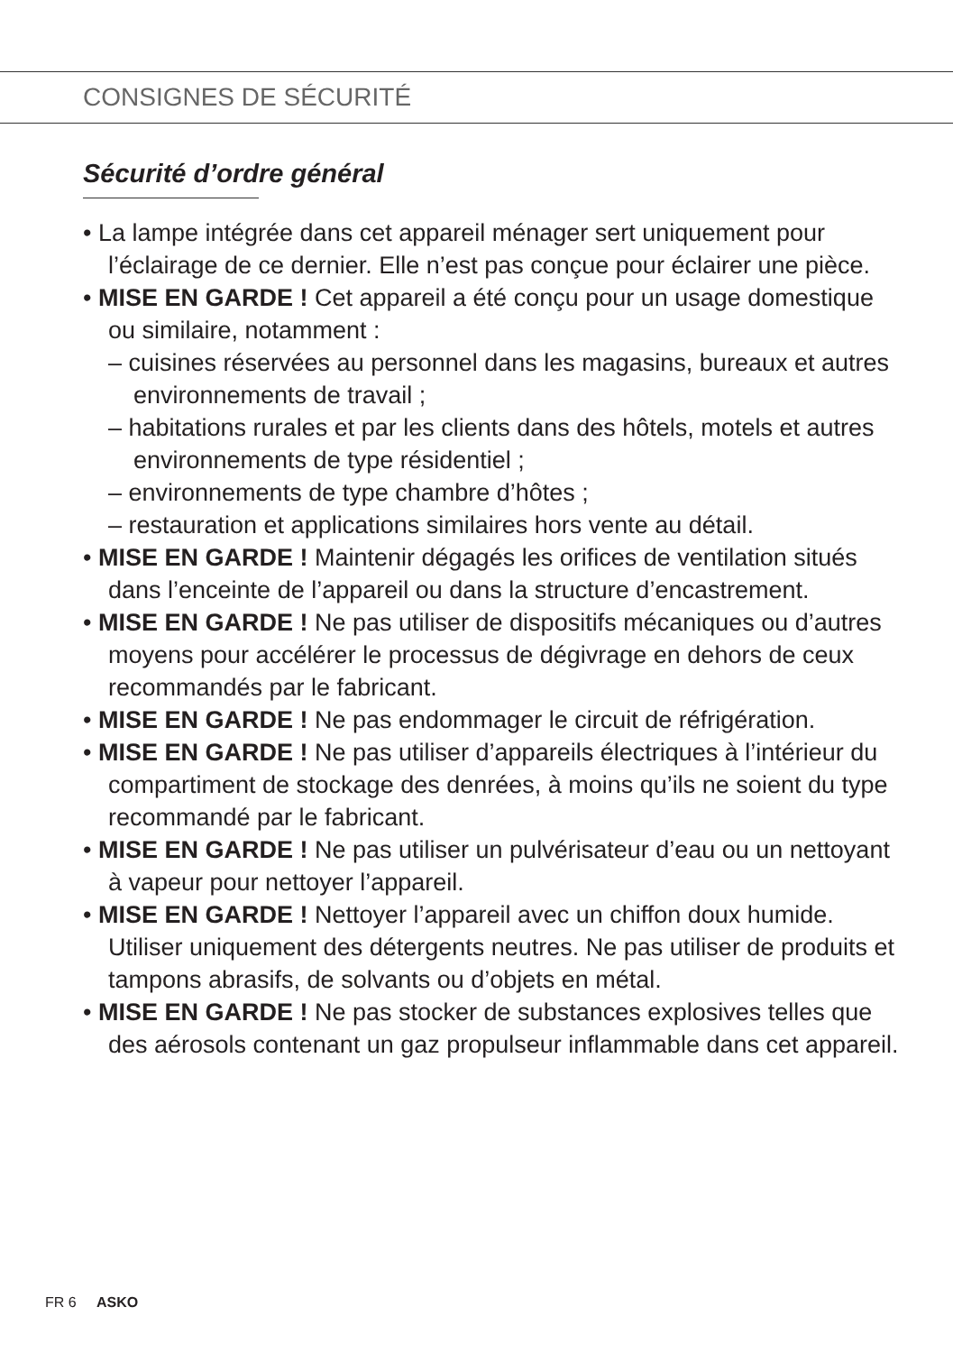CONSIGNES DE SÉCURITÉ
Sécurité d’ordre général
• La lampe intégrée dans cet appareil ménager sert uniquement pour l’éclairage de ce dernier. Elle n’est pas conçue pour éclairer une pièce.
• MISE EN GARDE ! Cet appareil a été conçu pour un usage domestique ou similaire, notamment :
– cuisines réservées au personnel dans les magasins, bureaux et autres environnements de travail ;
– habitations rurales et par les clients dans des hôtels, motels et autres environnements de type résidentiel ;
– environnements de type chambre d’hôtes ;
– restauration et applications similaires hors vente au détail.
• MISE EN GARDE ! Maintenir dégagés les orifices de ventilation situés dans l’enceinte de l’appareil ou dans la structure d’encastrement.
• MISE EN GARDE ! Ne pas utiliser de dispositifs mécaniques ou d’autres moyens pour accélérer le processus de dégivrage en dehors de ceux recommandés par le fabricant.
• MISE EN GARDE ! Ne pas endommager le circuit de réfrigération.
• MISE EN GARDE ! Ne pas utiliser d’appareils électriques à l’intérieur du compartiment de stockage des denrées, à moins qu’ils ne soient du type recommandé par le fabricant.
• MISE EN GARDE ! Ne pas utiliser un pulvérisateur d’eau ou un nettoyant à vapeur pour nettoyer l’appareil.
• MISE EN GARDE ! Nettoyer l’appareil avec un chiffon doux humide. Utiliser uniquement des détergents neutres. Ne pas utiliser de produits et tampons abrasifs, de solvants ou d’objets en métal.
• MISE EN GARDE ! Ne pas stocker de substances explosives telles que des aérosols contenant un gaz propulseur inflammable dans cet appareil.
FR 6 ASKO